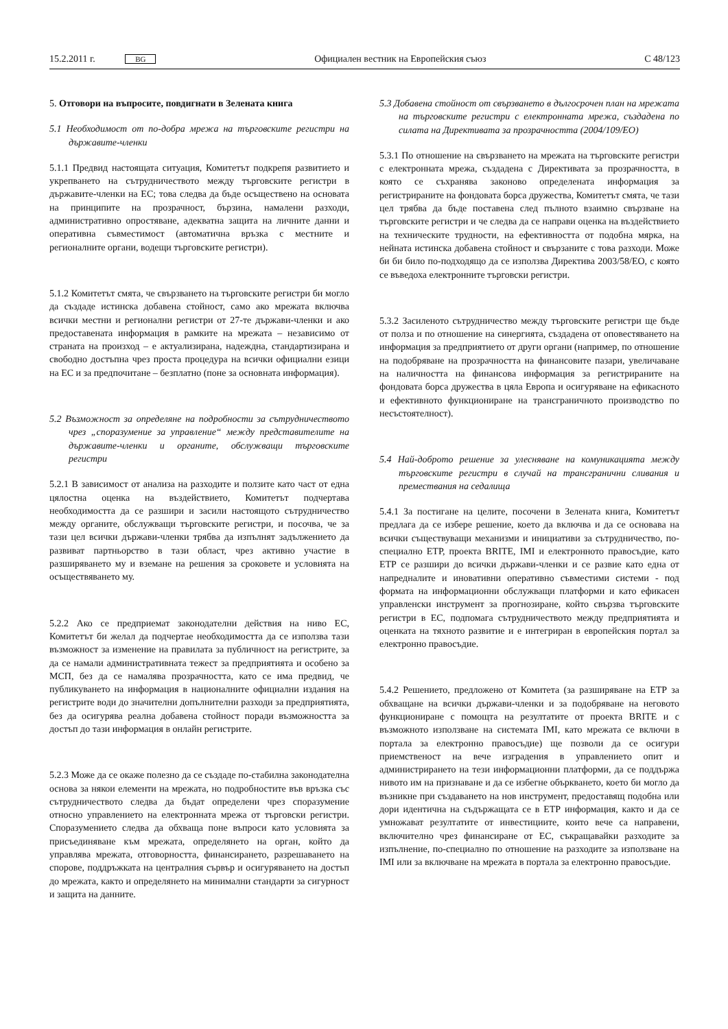15.2.2011 г. BG Официален вестник на Европейския съюз C 48/123
5. Отговори на въпросите, повдигнати в Зелената книга
5.1 Необходимост от по-добра мрежа на търговските регистри на държавите-членки
5.1.1 Предвид настоящата ситуация, Комитетът подкрепя развитието и укрепването на сътрудничеството между търговските регистри в държавите-членки на ЕС; това следва да бъде осъществено на основата на принципите на прозрачност, бързина, намалени разходи, административно опростяване, адекватна защита на личните данни и оперативна съвместимост (автоматична връзка с местните и регионалните органи, водещи търговските регистри).
5.1.2 Комитетът смята, че свързването на търговските регистри би могло да създаде истинска добавена стойност, само ако мрежата включва всички местни и регионални регистри от 27-те държави-членки и ако предоставената информация в рамките на мрежата – независимо от страната на произход – е актуализирана, надеждна, стандартизирана и свободно достъпна чрез проста процедура на всички официални езици на ЕС и за предпочитане – безплатно (поне за основната информация).
5.2 Възможност за определяне на подробности за сътрудничеството чрез „споразумение за управление“ между представителите на държавите-членки и органите, обслужващи търговските регистри
5.2.1 В зависимост от анализа на разходите и ползите като част от една цялостна оценка на въздействието, Комитетът подчертава необходимостта да се разшири и засили настоящото сътрудничество между органите, обслужващи търговските регистри, и посочва, че за тази цел всички държави-членки трябва да изпълнят задължението да развиват партньорство в тази област, чрез активно участие в разширяването му и вземане на решения за сроковете и условията на осъществяването му.
5.2.2 Ако се предприемат законодателни действия на ниво ЕС, Комитетът би желал да подчертае необходимостта да се използва тази възможност за изменение на правилата за публичност на регистрите, за да се намали административната тежест за предприятията и особено за МСП, без да се намалява прозрачността, като се има предвид, че публикуването на информация в националните официални издания на регистрите води до значителни допълнителни разходи за предприятията, без да осигурява реална добавена стойност поради възможността за достъп до тази информация в онлайн регистрите.
5.2.3 Може да се окаже полезно да се създаде по-стабилна законодателна основа за някои елементи на мрежата, но подробностите във връзка със сътрудничеството следва да бъдат определени чрез споразумение относно управлението на електронната мрежа от търговски регистри. Споразумението следва да обхваща поне въпроси като условията за присъединяване към мрежата, определянето на орган, който да управлява мрежата, отговорността, финансирането, разрешаването на спорове, поддръжката на централния сървър и осигуряването на достъп до мрежата, както и определянето на минимални стандарти за сигурност и защита на данните.
5.3 Добавена стойност от свързването в дългосрочен план на мрежата на търговските регистри с електронната мрежа, създадена по силата на Директивата за прозрачността (2004/109/ЕО)
5.3.1 По отношение на свързването на мрежата на търговските регистри с електронната мрежа, създадена с Директивата за прозрачността, в която се съхранява законово определената информация за регистрираните на фондовата борса дружества, Комитетът смята, че тази цел трябва да бъде поставена след пълното взаимно свързване на търговските регистри и че следва да се направи оценка на въздействието на техническите трудности, на ефективността от подобна мярка, на нейната истинска добавена стойност и свързаните с това разходи. Може би би било по-подходящо да се използва Директива 2003/58/ЕО, с която се въведоха електронните търговски регистри.
5.3.2 Засиленото сътрудничество между търговските регистри ще бъде от полза и по отношение на синергията, създадена от оповестяването на информация за предприятието от други органи (например, по отношение на подобряване на прозрачността на финансовите пазари, увеличаване на наличността на финансова информация за регистрираните на фондовата борса дружества в цяла Европа и осигуряване на ефикасното и ефективното функциониране на трансграничното производство по несъстоятелност).
5.4 Най-доброто решение за улесняване на комуникацията между търговските регистри в случай на трансгранични сливания и премествания на седалища
5.4.1 За постигане на целите, посочени в Зелената книга, Комитетът предлага да се избере решение, което да включва и да се основава на всички съществуващи механизми и инициативи за сътрудничество, по-специално ЕТР, проекта BRITE, IMI и електронното правосъдие, като ЕТР се разшири до всички държави-членки и се развие като една от напредналите и иновативни оперативно съвместими системи - под формата на информационни обслужващи платформи и като ефикасен управленски инструмент за прогнозиране, който свързва търговските регистри в ЕС, подпомага сътрудничеството между предприятията и оценката на тяхното развитие и е интегриран в европейския портал за електронно правосъдие.
5.4.2 Решението, предложено от Комитета (за разширяване на ЕТР за обхващане на всички държави-членки и за подобряване на неговото функциониране с помощта на резултатите от проекта BRITE и с възможното използване на системата IMI, като мрежата се включи в портала за електронно правосъдие) ще позволи да се осигури приемственост на вече изградения в управлението опит и администрирането на тези информационни платформи, да се поддържа нивото им на признаване и да се избегне объркването, което би могло да възникне при създаването на нов инструмент, предоставящ подобна или дори идентична на съдържащата се в ЕТР информация, както и да се умножават резултатите от инвестициите, които вече са направени, включително чрез финансиране от ЕС, съкращавайки разходите за изпълнение, по-специално по отношение на разходите за използване на IMI или за включване на мрежата в портала за електронно правосъдие.